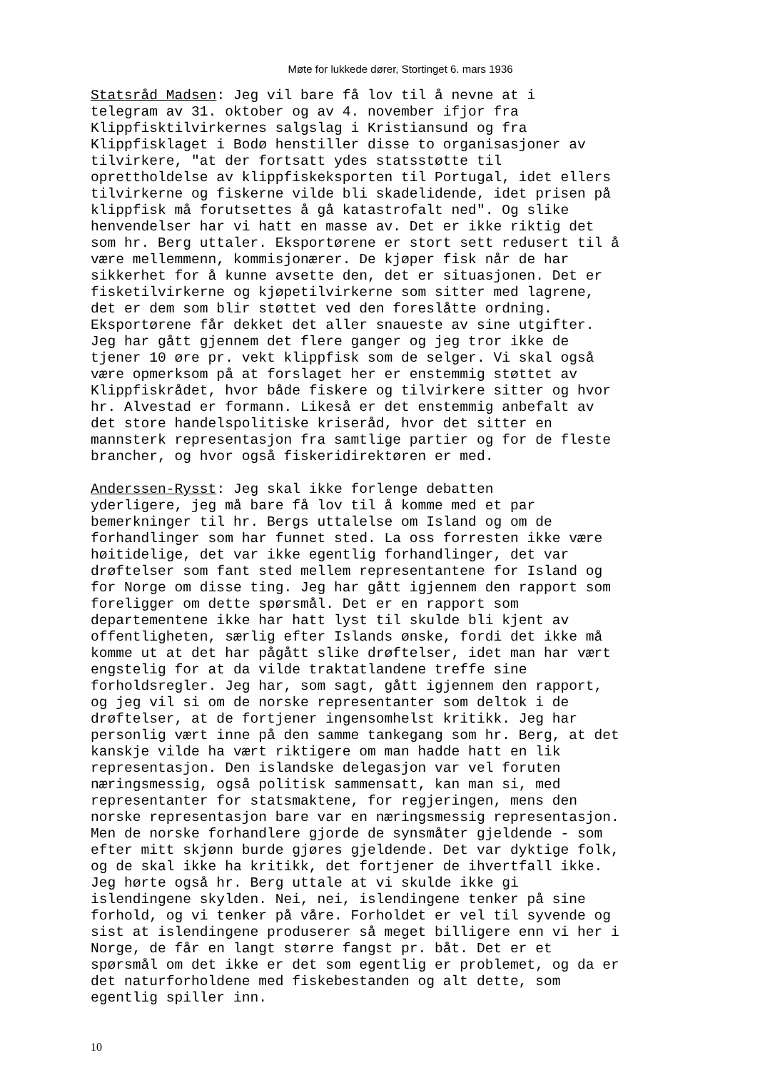Møte for lukkede dører, Stortinget 6. mars 1936
Statsråd Madsen: Jeg vil bare få lov til å nevne at i telegram av 31. oktober og av 4. november ifjor fra Klippfisktilvirkernes salgslag i Kristiansund og fra Klippfisklaget i Bodø henstiller disse to organisasjoner av tilvirkere, "at der fortsatt ydes statsstøtte til oprettholdelse av klippfiskeksporten til Portugal, idet ellers tilvirkerne og fiskerne vilde bli skadelidende, idet prisen på klippfisk må forutsettes å gå katastrofalt ned". Og slike henvendelser har vi hatt en masse av. Det er ikke riktig det som hr. Berg uttaler. Eksportørene er stort sett redusert til å være mellemmenn, kommisjonærer. De kjøper fisk når de har sikkerhet for å kunne avsette den, det er situasjonen. Det er fisketilvirkerne og kjøpetilvirkerne som sitter med lagrene, det er dem som blir støttet ved den foreslåtte ordning. Eksportørene får dekket det aller snaueste av sine utgifter. Jeg har gått gjennem det flere ganger og jeg tror ikke de tjener 10 øre pr. vekt klippfisk som de selger. Vi skal også være opmerksom på at forslaget her er enstemmig støttet av Klippfiskrådet, hvor både fiskere og tilvirkere sitter og hvor hr. Alvestad er formann. Likeså er det enstemmig anbefalt av det store handelspolitiske kriseråd, hvor det sitter en mannsterk representasjon fra samtlige partier og for de fleste brancher, og hvor også fiskeridirektøren er med.
Anderssen-Rysst: Jeg skal ikke forlenge debatten yderligere, jeg må bare få lov til å komme med et par bemerkninger til hr. Bergs uttalelse om Island og om de forhandlinger som har funnet sted. La oss forresten ikke være høitidelige, det var ikke egentlig forhandlinger, det var drøftelser som fant sted mellem representantene for Island og for Norge om disse ting. Jeg har gått igjennem den rapport som foreligger om dette spørsmål. Det er en rapport som departementene ikke har hatt lyst til skulde bli kjent av offentligheten, særlig efter Islands ønske, fordi det ikke må komme ut at det har pågått slike drøftelser, idet man har vært engstelig for at da vilde traktatlandene treffe sine forholdsregler. Jeg har, som sagt, gått igjennem den rapport, og jeg vil si om de norske representanter som deltok i de drøftelser, at de fortjener ingensomhelst kritikk. Jeg har personlig vært inne på den samme tankegang som hr. Berg, at det kanskje vilde ha vært riktigere om man hadde hatt en lik representasjon. Den islandske delegasjon var vel foruten næringsmessig, også politisk sammensatt, kan man si, med representanter for statsmaktene, for regjeringen, mens den norske representasjon bare var en næringsmessig representasjon. Men de norske forhandlere gjorde de synsmåter gjeldende - som efter mitt skjønn burde gjøres gjeldende. Det var dyktige folk, og de skal ikke ha kritikk, det fortjener de ihvertfall ikke. Jeg hørte også hr. Berg uttale at vi skulde ikke gi islendingene skylden. Nei, nei, islendingene tenker på sine forhold, og vi tenker på våre. Forholdet er vel til syvende og sist at islendingene produserer så meget billigere enn vi her i Norge, de får en langt større fangst pr. båt. Det er et spørsmål om det ikke er det som egentlig er problemet, og da er det naturforholdene med fiskebestanden og alt dette, som egentlig spiller inn.
10